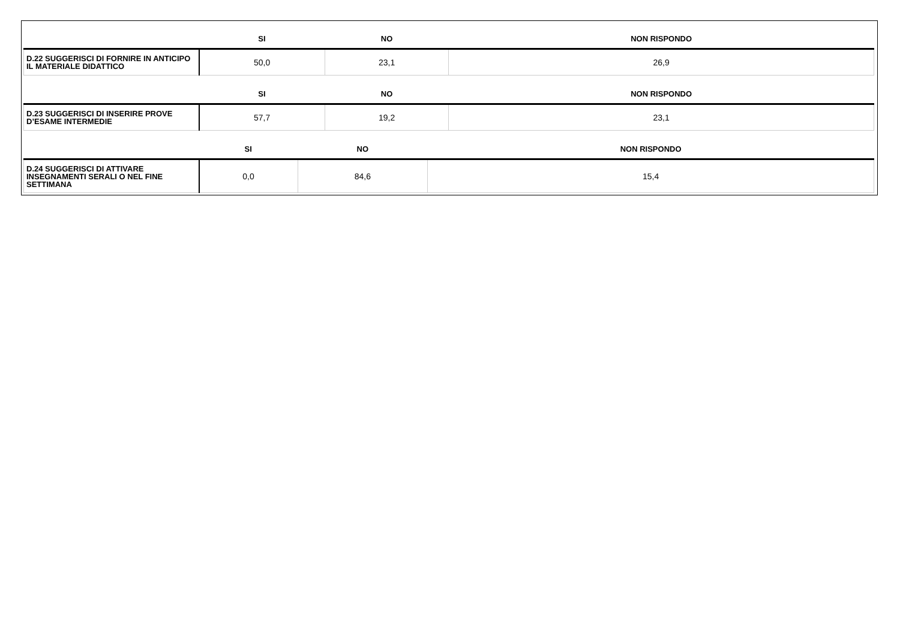| | SI | NO | NON RISPONDO |
| --- | --- | --- | --- |
| D.22 SUGGERISCI DI FORNIRE IN ANTICIPO IL MATERIALE DIDATTICO | 50,0 | 23,1 | 26,9 |
| | SI | NO | NON RISPONDO |
| --- | --- | --- | --- |
| D.23 SUGGERISCI DI INSERIRE PROVE D’ESAME INTERMEDIE | 57,7 | 19,2 | 23,1 |
| | SI | NO | NON RISPONDO |
| --- | --- | --- | --- |
| D.24 SUGGERISCI DI ATTIVARE INSEGNAMENTI SERALI O NEL FINE SETTIMANA | 0,0 | 84,6 | 15,4 |